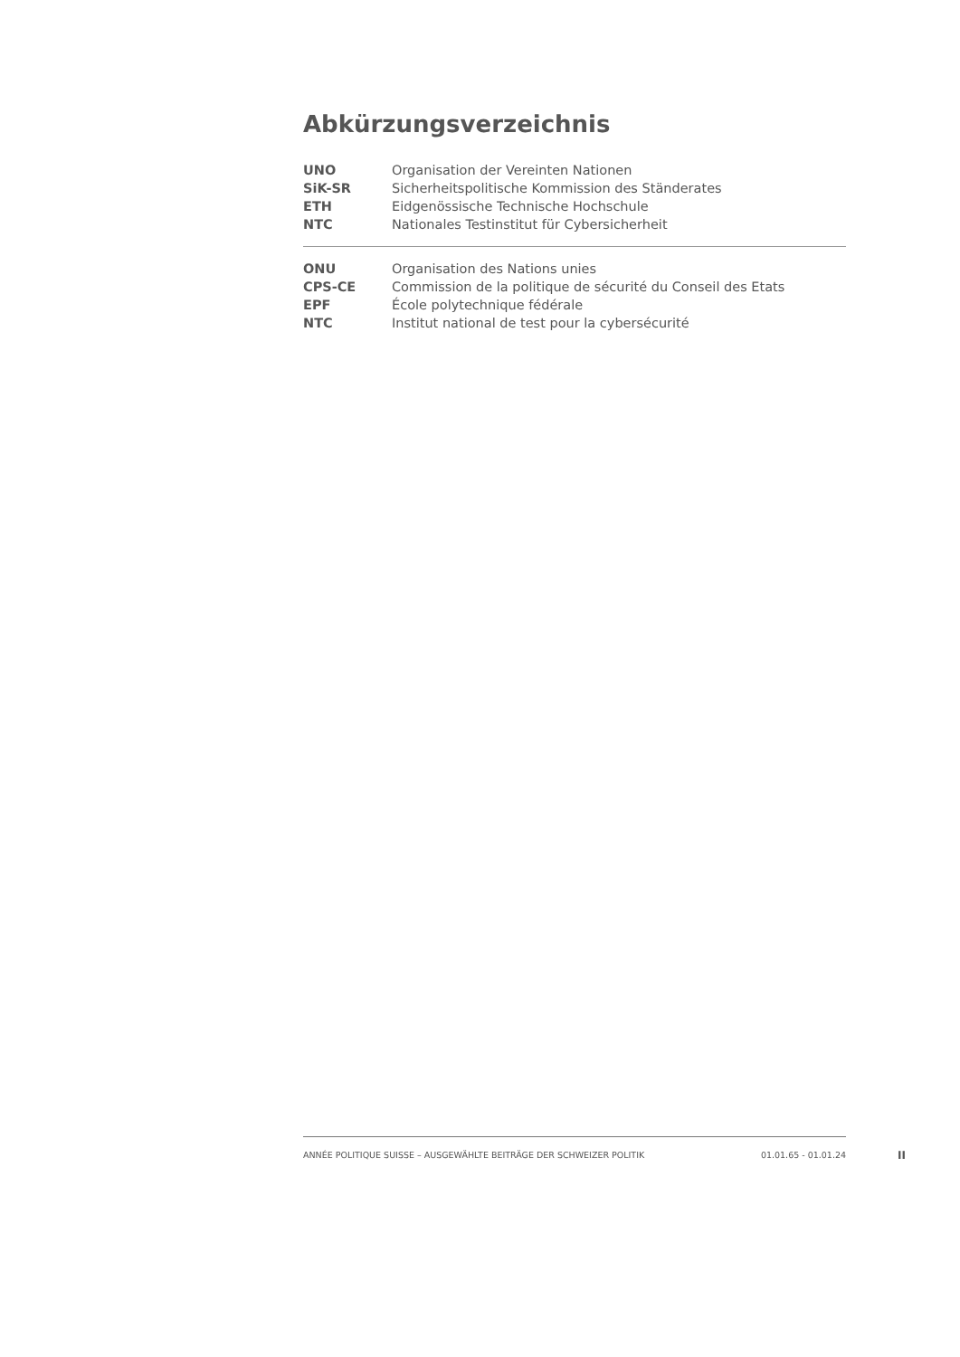Abkürzungsverzeichnis
| UNO | Organisation der Vereinten Nationen |
| SiK-SR | Sicherheitspolitische Kommission des Ständerates |
| ETH | Eidgenössische Technische Hochschule |
| NTC | Nationales Testinstitut für Cybersicherheit |
| ONU | Organisation des Nations unies |
| CPS-CE | Commission de la politique de sécurité du Conseil des Etats |
| EPF | École polytechnique fédérale |
| NTC | Institut national de test pour la cybersécurité |
ANNÉE POLITIQUE SUISSE – AUSGEWÄHLTE BEITRÄGE DER SCHWEIZER POLITIK 01.01.65 - 01.01.24
II